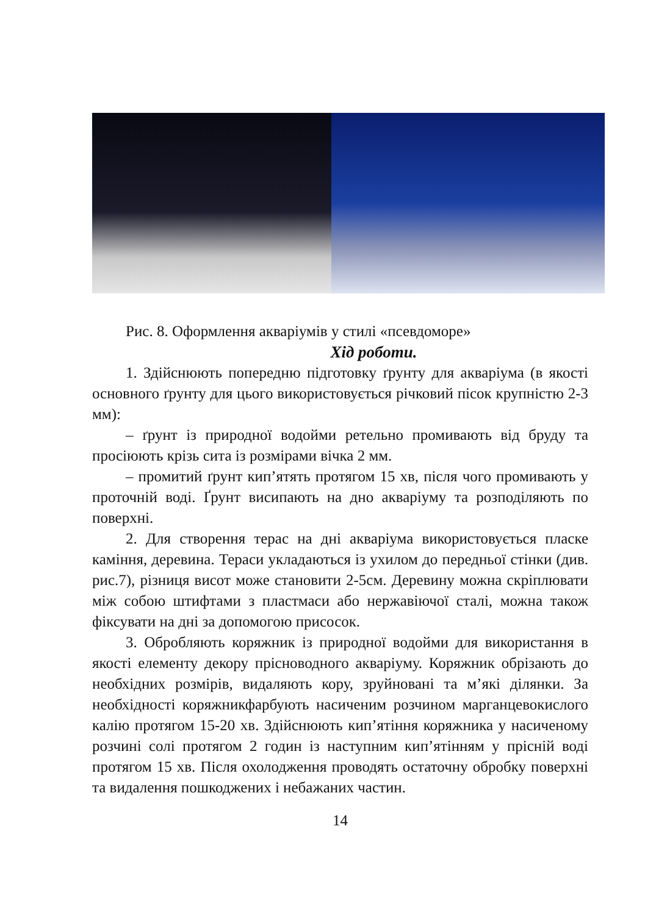Рис. 8. Оформлення акваріумів у стилі «псевдоморе»
Хід роботи.
1. Здійснюють попередню підготовку ґрунту для акваріума (в якості основного ґрунту для цього використовується річковий пісок крупністю 2-3 мм):
– ґрунт із природної водойми ретельно промивають від бруду та просіюють крізь сита із розмірами вічка 2 мм.
– промитий ґрунт кип’ятять протягом 15 хв, після чого промивають у проточній воді. Ґрунт висипають на дно акваріуму та розподіляють по поверхні.
2. Для створення терас на дні акваріума використовується пласке каміння, деревина. Тераси укладаються із ухилом до передньої стінки (див. рис.7), різниця висот може становити 2-5см. Деревину можна скріплювати між собою штифтами з пластмаси або нержавіючої сталі, можна також фіксувати на дні за допомогою присосок.
3. Обробляють коряжник із природної водойми для використання в якості елементу декору прісноводного акваріуму. Коряжник обрізають до необхідних розмірів, видаляють кору, зруйновані та м’які ділянки. За необхідності коряжникфарбують насиченим розчином марганцевокислого калію протягом 15-20 хв. Здійснюють кип’ятіння коряжника у насиченому розчині солі протягом 2 годин із наступним кип’ятінням у прісній воді протягом 15 хв. Після охолодження проводять остаточну обробку поверхні та видалення пошкоджених і небажаних частин.
14